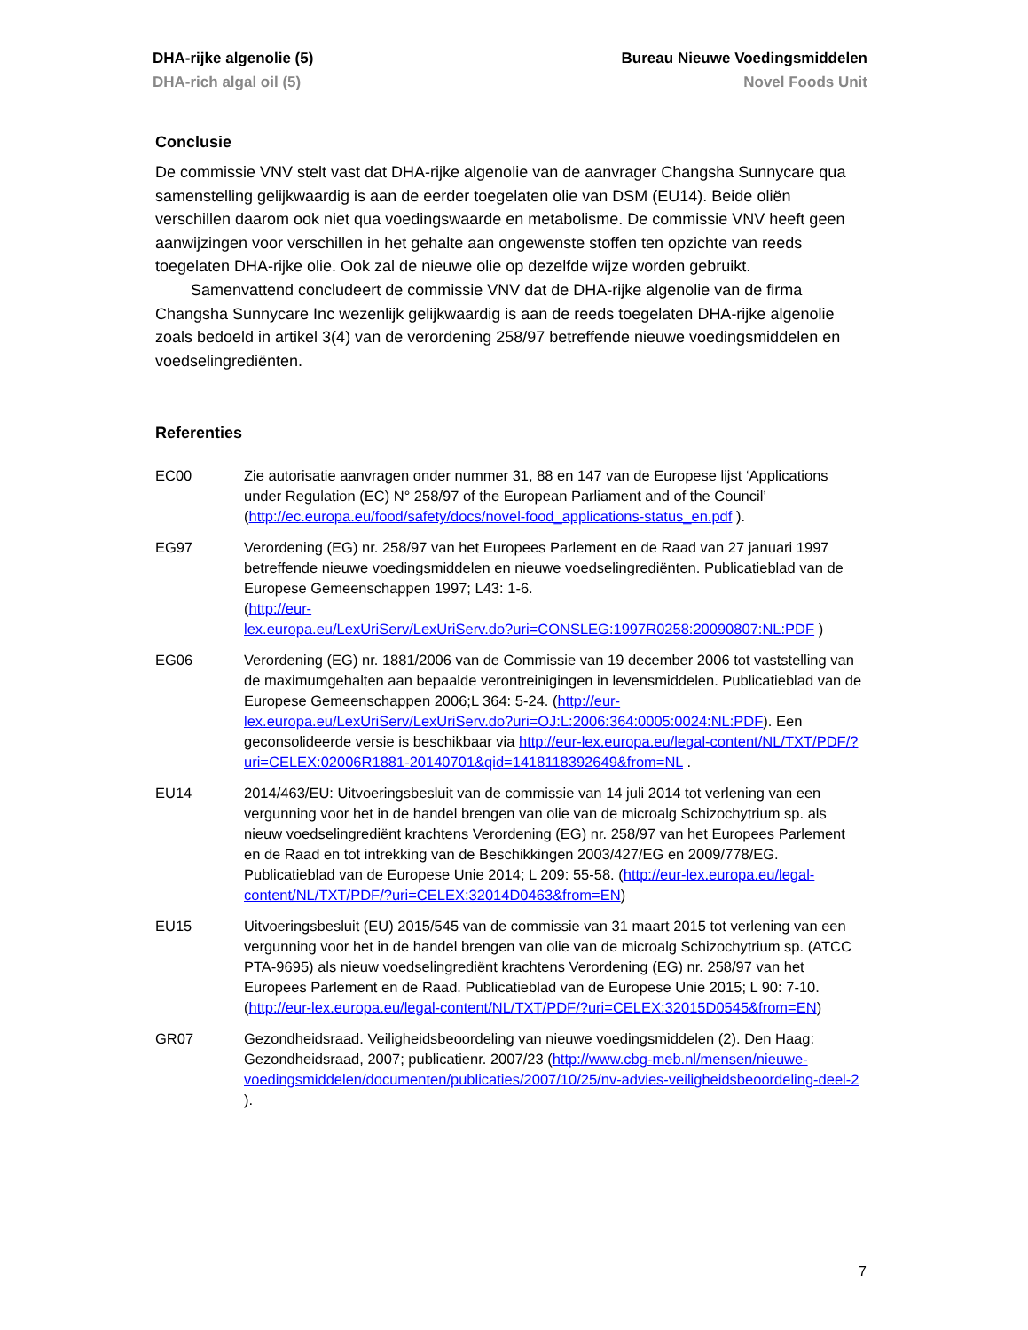DHA-rijke algenolie (5) Bureau Nieuwe Voedingsmiddelen
DHA-rich algal oil (5) Novel Foods Unit
Conclusie
De commissie VNV stelt vast dat DHA-rijke algenolie van de aanvrager Changsha Sunnycare qua samenstelling gelijkwaardig is aan de eerder toegelaten olie van DSM (EU14). Beide oliën verschillen daarom ook niet qua voedingswaarde en metabolisme. De commissie VNV heeft geen aanwijzingen voor verschillen in het gehalte aan ongewenste stoffen ten opzichte van reeds toegelaten DHA-rijke olie. Ook zal de nieuwe olie op dezelfde wijze worden gebruikt.
Samenvattend concludeert de commissie VNV dat de DHA-rijke algenolie van de firma Changsha Sunnycare Inc wezenlijk gelijkwaardig is aan de reeds toegelaten DHA-rijke algenolie zoals bedoeld in artikel 3(4) van de verordening 258/97 betreffende nieuwe voedingsmiddelen en voedselingrediënten.
Referenties
EC00 Zie autorisatie aanvragen onder nummer 31, 88 en 147 van de Europese lijst ‘Applications under Regulation (EC) N° 258/97 of the European Parliament and of the Council’ (http://ec.europa.eu/food/safety/docs/novel-food_applications-status_en.pdf ).
EG97 Verordening (EG) nr. 258/97 van het Europees Parlement en de Raad van 27 januari 1997 betreffende nieuwe voedingsmiddelen en nieuwe voedselingrediënten. Publicatieblad van de Europese Gemeenschappen 1997; L43: 1-6.
(http://eur-
lex.europa.eu/LexUriServ/LexUriServ.do?uri=CONSLEG:1997R0258:20090807:NL:PDF )
EG06 Verordening (EG) nr. 1881/2006 van de Commissie van 19 december 2006 tot vaststelling van de maximumgehalten aan bepaalde verontreinigingen in levensmiddelen. Publicatieblad van de Europese Gemeenschappen 2006;L 364: 5-24. (http://eur-lex.europa.eu/LexUriServ/LexUriServ.do?uri=OJ:L:2006:364:0005:0024:NL:PDF). Een geconsolideerde versie is beschikbaar via http://eur-lex.europa.eu/legal-content/NL/TXT/PDF/?uri=CELEX:02006R1881-20140701&qid=1418118392649&from=NL .
EU14 2014/463/EU: Uitvoeringsbesluit van de commissie van 14 juli 2014 tot verlening van een vergunning voor het in de handel brengen van olie van de microalg Schizochytrium sp. als nieuw voedselingrediënt krachtens Verordening (EG) nr. 258/97 van het Europees Parlement en de Raad en tot intrekking van de Beschikkingen 2003/427/EG en 2009/778/EG. Publicatieblad van de Europese Unie 2014; L 209: 55-58. (http://eur-lex.europa.eu/legal-content/NL/TXT/PDF/?uri=CELEX:32014D0463&from=EN)
EU15 Uitvoeringsbesluit (EU) 2015/545 van de commissie van 31 maart 2015 tot verlening van een vergunning voor het in de handel brengen van olie van de microalg Schizochytrium sp. (ATCC PTA-9695) als nieuw voedselingrediënt krachtens Verordening (EG) nr. 258/97 van het Europees Parlement en de Raad. Publicatieblad van de Europese Unie 2015; L 90: 7-10. (http://eur-lex.europa.eu/legal-content/NL/TXT/PDF/?uri=CELEX:32015D0545&from=EN)
GR07 Gezondheidsraad. Veiligheidsbeoordeling van nieuwe voedingsmiddelen (2). Den Haag: Gezondheidsraad, 2007; publicatienr. 2007/23 (http://www.cbg-meb.nl/mensen/nieuwe-voedingsmiddelen/documenten/publicaties/2007/10/25/nv-advies-veiligheidsbeoordeling-deel-2 ).
7